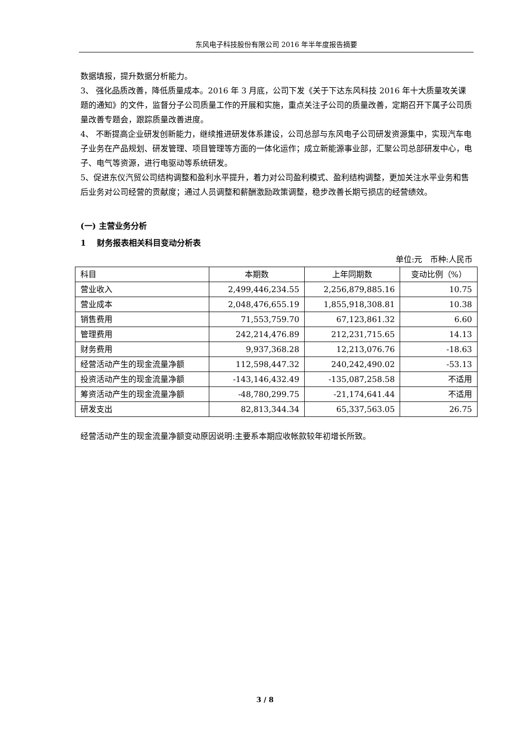东风电子科技股份有限公司 2016 年半年度报告摘要
数据填报，提升数据分析能力。
3、 强化品质改善，降低质量成本。2016 年 3 月底，公司下发《关于下达东风科技 2016 年十大质量攻关课题的通知》的文件，监督分子公司质量工作的开展和实施，重点关注子公司的质量改善，定期召开下属子公司质量改善专题会，跟踪质量改善进度。
4、 不断提高企业研发创新能力，继续推进研发体系建设，公司总部与东风电子公司研发资源集中，实现汽车电子业务在产品规划、研发管理、项目管理等方面的一体化运作；成立新能源事业部，汇聚公司总部研发中心，电子、电气等资源，进行电驱动等系统研发。
5、促进东仪汽贸公司结构调整和盈利水平提升，着力对公司盈利模式、盈利结构调整，更加关注水平业务和售后业务对公司经营的贡献度；通过人员调整和薪酬激励政策调整，稳步改善长期亏损店的经营绩效。
(一) 主营业务分析
1 财务报表相关科目变动分析表
单位:元 币种:人民币
| 科目 | 本期数 | 上年同期数 | 变动比例（%） |
| --- | --- | --- | --- |
| 营业收入 | 2,499,446,234.55 | 2,256,879,885.16 | 10.75 |
| 营业成本 | 2,048,476,655.19 | 1,855,918,308.81 | 10.38 |
| 销售费用 | 71,553,759.70 | 67,123,861.32 | 6.60 |
| 管理费用 | 242,214,476.89 | 212,231,715.65 | 14.13 |
| 财务费用 | 9,937,368.28 | 12,213,076.76 | -18.63 |
| 经营活动产生的现金流量净额 | 112,598,447.32 | 240,242,490.02 | -53.13 |
| 投资活动产生的现金流量净额 | -143,146,432.49 | -135,087,258.58 | 不适用 |
| 筹资活动产生的现金流量净额 | -48,780,299.75 | -21,174,641.44 | 不适用 |
| 研发支出 | 82,813,344.34 | 65,337,563.05 | 26.75 |
经营活动产生的现金流量净额变动原因说明:主要系本期应收帐款较年初增长所致。
3 / 8